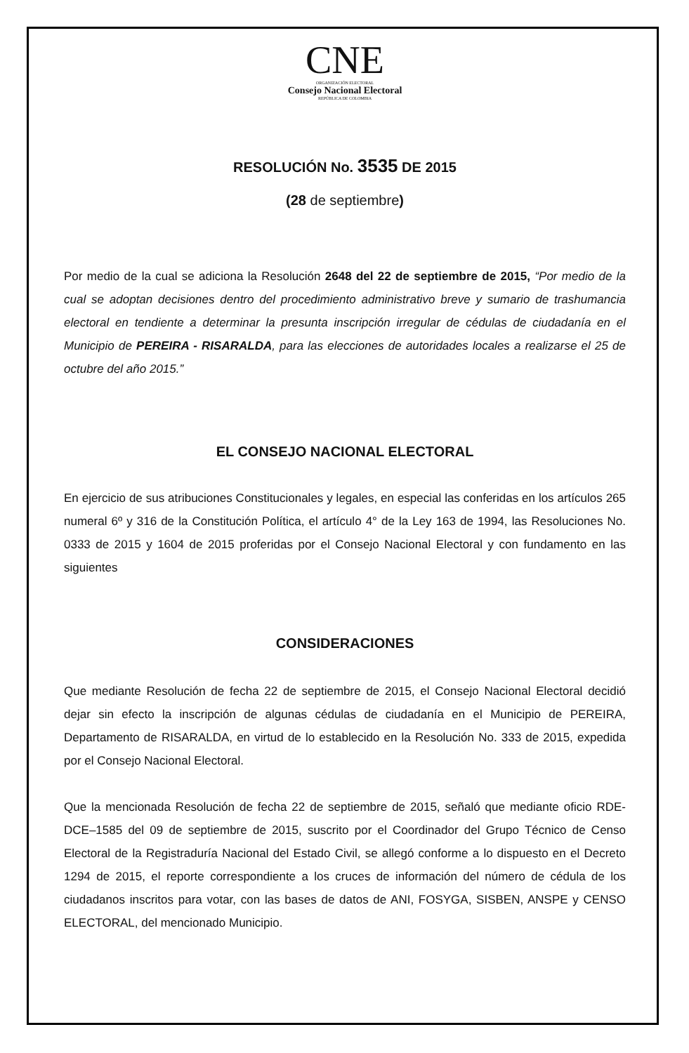CNE
ORGANIZACIÓN ELECTORAL
Consejo Nacional Electoral
REPÚBLICA DE COLOMBIA
RESOLUCIÓN No. 3535 DE 2015
(28 de septiembre)
Por medio de la cual se adiciona la Resolución 2648 del 22 de septiembre de 2015, “Por medio de la cual se adoptan decisiones dentro del procedimiento administrativo breve y sumario de trashumancia electoral en tendiente a determinar la presunta inscripción irregular de cédulas de ciudadanía en el Municipio de PEREIRA - RISARALDA, para las elecciones de autoridades locales a realizarse el 25 de octubre del año 2015.”
EL CONSEJO NACIONAL ELECTORAL
En ejercicio de sus atribuciones Constitucionales y legales, en especial las conferidas en los artículos 265 numeral 6º y 316 de la Constitución Política, el artículo 4° de la Ley 163 de 1994, las Resoluciones No. 0333 de 2015 y 1604 de 2015 proferidas por el Consejo Nacional Electoral y con fundamento en las siguientes
CONSIDERACIONES
Que mediante Resolución de fecha 22 de septiembre de 2015, el Consejo Nacional Electoral decidió dejar sin efecto la inscripción de algunas cédulas de ciudadanía en el Municipio de PEREIRA, Departamento de RISARALDA, en virtud de lo establecido en la Resolución No. 333 de 2015, expedida por el Consejo Nacional Electoral.
Que la mencionada Resolución de fecha 22 de septiembre de 2015, señaló que mediante oficio RDE-DCE–1585 del 09 de septiembre de 2015, suscrito por el Coordinador del Grupo Técnico de Censo Electoral de la Registraduría Nacional del Estado Civil, se allegó conforme a lo dispuesto en el Decreto 1294 de 2015, el reporte correspondiente a los cruces de información del número de cédula de los ciudadanos inscritos para votar, con las bases de datos de ANI, FOSYGA, SISBEN, ANSPE y CENSO ELECTORAL, del mencionado Municipio.